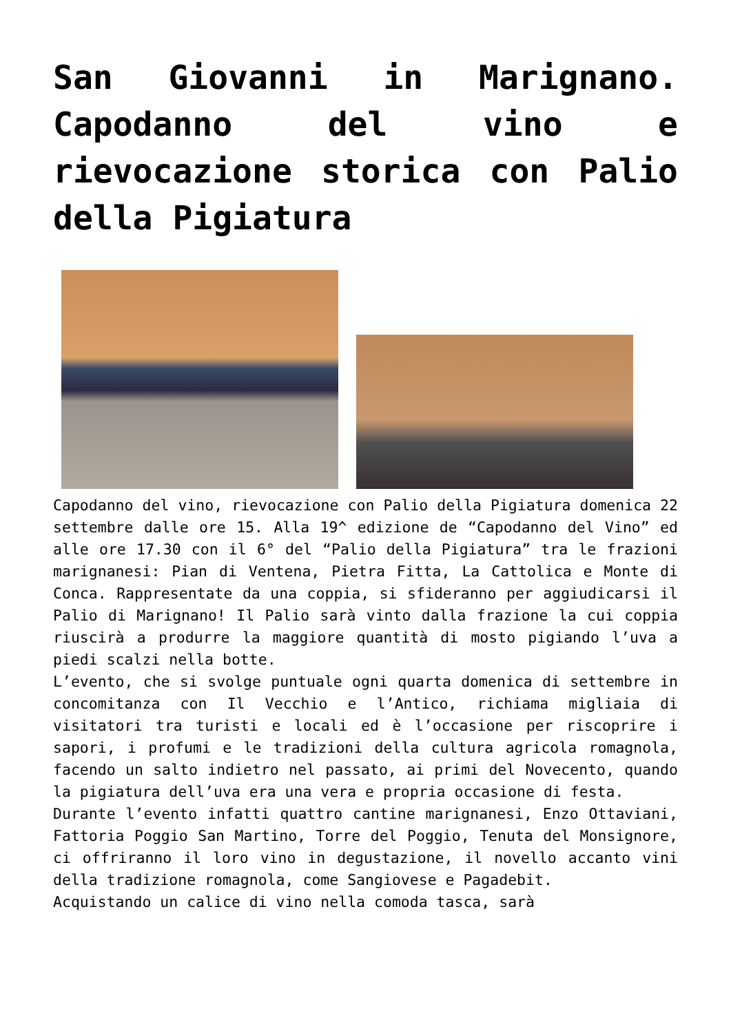San Giovanni in Marignano. Capodanno del vino e rievocazione storica con Palio della Pigiatura
Capodanno del vino, rievocazione con Palio della Pigiatura domenica 22 settembre dalle ore 15. Alla 19^ edizione de “Capodanno del Vino” ed alle ore 17.30 con il 6° del “Palio della Pigiatura” tra le frazioni marignanesi: Pian di Ventena, Pietra Fitta, La Cattolica e Monte di Conca. Rappresentate da una coppia, si sfideranno per aggiudicarsi il Palio di Marignano! Il Palio sarà vinto dalla frazione la cui coppia riuscirà a produrre la maggiore quantità di mosto pigiando l’uva a piedi scalzi nella botte.
L’evento, che si svolge puntuale ogni quarta domenica di settembre in concomitanza con Il Vecchio e l’Antico, richiama migliaia di visitatori tra turisti e locali ed è l’occasione per riscoprire i sapori, i profumi e le tradizioni della cultura agricola romagnola, facendo un salto indietro nel passato, ai primi del Novecento, quando la pigiatura dell’uva era una vera e propria occasione di festa.
Durante l’evento infatti quattro cantine marignanesi, Enzo Ottaviani, Fattoria Poggio San Martino, Torre del Poggio, Tenuta del Monsignore, ci offriranno il loro vino in degustazione, il novello accanto vini della tradizione romagnola, come Sangiovese e Pagadebit.
Acquistando un calice di vino nella comoda tasca, sarà